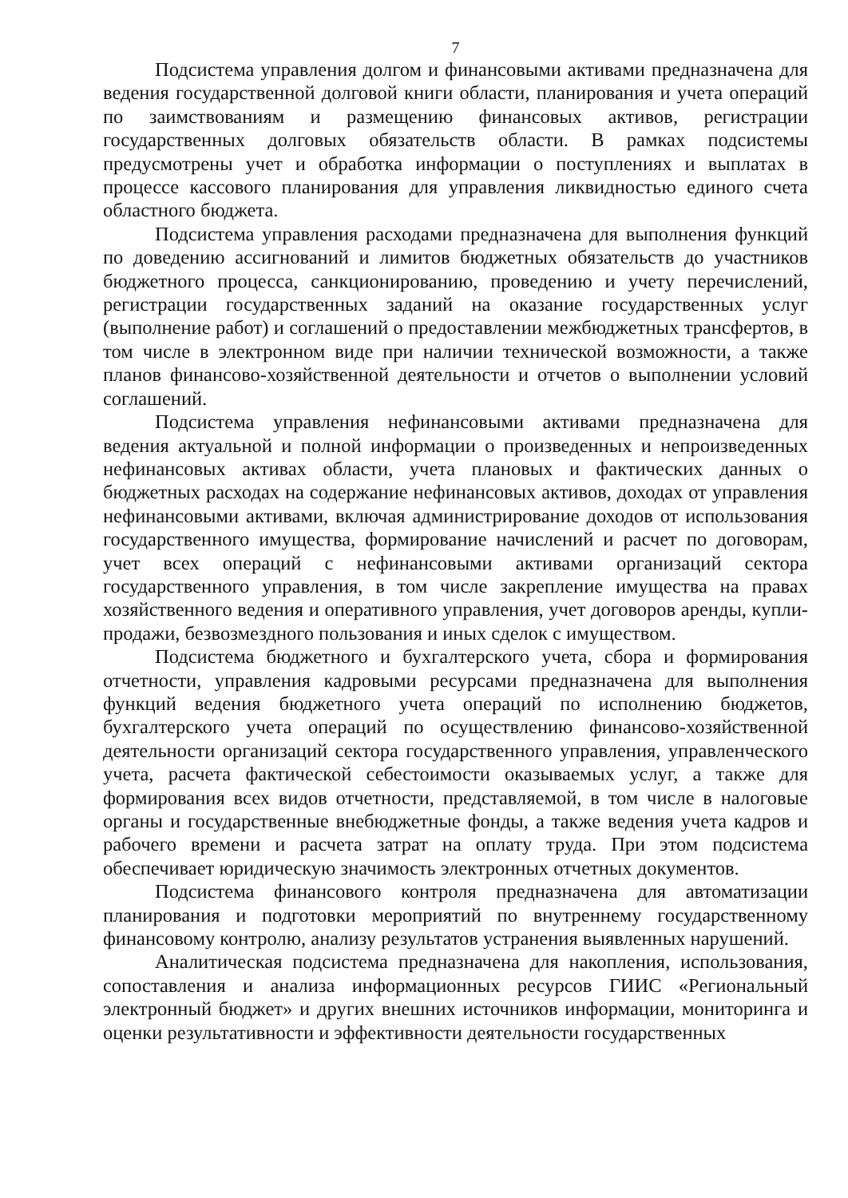7
Подсистема управления долгом и финансовыми активами предназначена для ведения государственной долговой книги области, планирования и учета операций по заимствованиям и размещению финансовых активов, регистрации государственных долговых обязательств области. В рамках подсистемы предусмотрены учет и обработка информации о поступлениях и выплатах в процессе кассового планирования для управления ликвидностью единого счета областного бюджета.
Подсистема управления расходами предназначена для выполнения функций по доведению ассигнований и лимитов бюджетных обязательств до участников бюджетного процесса, санкционированию, проведению и учету перечислений, регистрации государственных заданий на оказание государственных услуг (выполнение работ) и соглашений о предоставлении межбюджетных трансфертов, в том числе в электронном виде при наличии технической возможности, а также планов финансово-хозяйственной деятельности и отчетов о выполнении условий соглашений.
Подсистема управления нефинансовыми активами предназначена для ведения актуальной и полной информации о произведенных и непроизведенных нефинансовых активах области, учета плановых и фактических данных о бюджетных расходах на содержание нефинансовых активов, доходах от управления нефинансовыми активами, включая администрирование доходов от использования государственного имущества, формирование начислений и расчет по договорам, учет всех операций с нефинансовыми активами организаций сектора государственного управления, в том числе закрепление имущества на правах хозяйственного ведения и оперативного управления, учет договоров аренды, купли-продажи, безвозмездного пользования и иных сделок с имуществом.
Подсистема бюджетного и бухгалтерского учета, сбора и формирования отчетности, управления кадровыми ресурсами предназначена для выполнения функций ведения бюджетного учета операций по исполнению бюджетов, бухгалтерского учета операций по осуществлению финансово-хозяйственной деятельности организаций сектора государственного управления, управленческого учета, расчета фактической себестоимости оказываемых услуг, а также для формирования всех видов отчетности, представляемой, в том числе в налоговые органы и государственные внебюджетные фонды, а также ведения учета кадров и рабочего времени и расчета затрат на оплату труда. При этом подсистема обеспечивает юридическую значимость электронных отчетных документов.
Подсистема финансового контроля предназначена для автоматизации планирования и подготовки мероприятий по внутреннему государственному финансовому контролю, анализу результатов устранения выявленных нарушений.
Аналитическая подсистема предназначена для накопления, использования, сопоставления и анализа информационных ресурсов ГИИС «Региональный электронный бюджет» и других внешних источников информации, мониторинга и оценки результативности и эффективности деятельности государственных